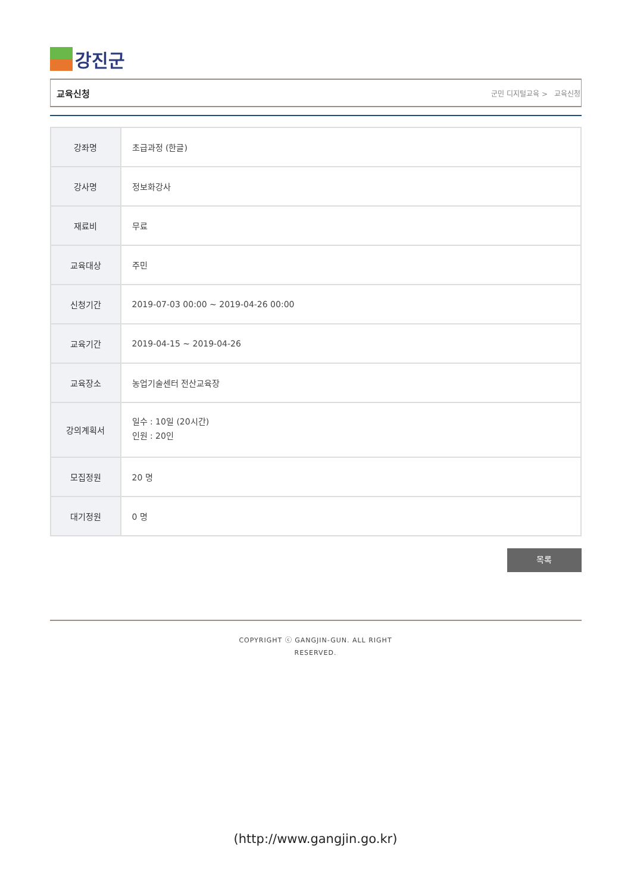강진군
교육신청 군민 디지털교육 > 교육신청
| 강좌명 | 초급과정 (한글) |
| 강사명 | 정보화강사 |
| 재료비 | 무료 |
| 교육대상 | 주민 |
| 신청기간 | 2019-07-03 00:00 ~ 2019-04-26 00:00 |
| 교육기간 | 2019-04-15 ~ 2019-04-26 |
| 교육장소 | 농업기술센터 전산교육장 |
| 강의계획서 | 일수 : 10일 (20시간) 인원 : 20인 |
| 모집정원 | 20 명 |
| 대기정원 | 0 명 |
목록
COPYRIGHT ⓒ GANGJIN-GUN. ALL RIGHT
RESERVED.
(http://www.gangjin.go.kr)